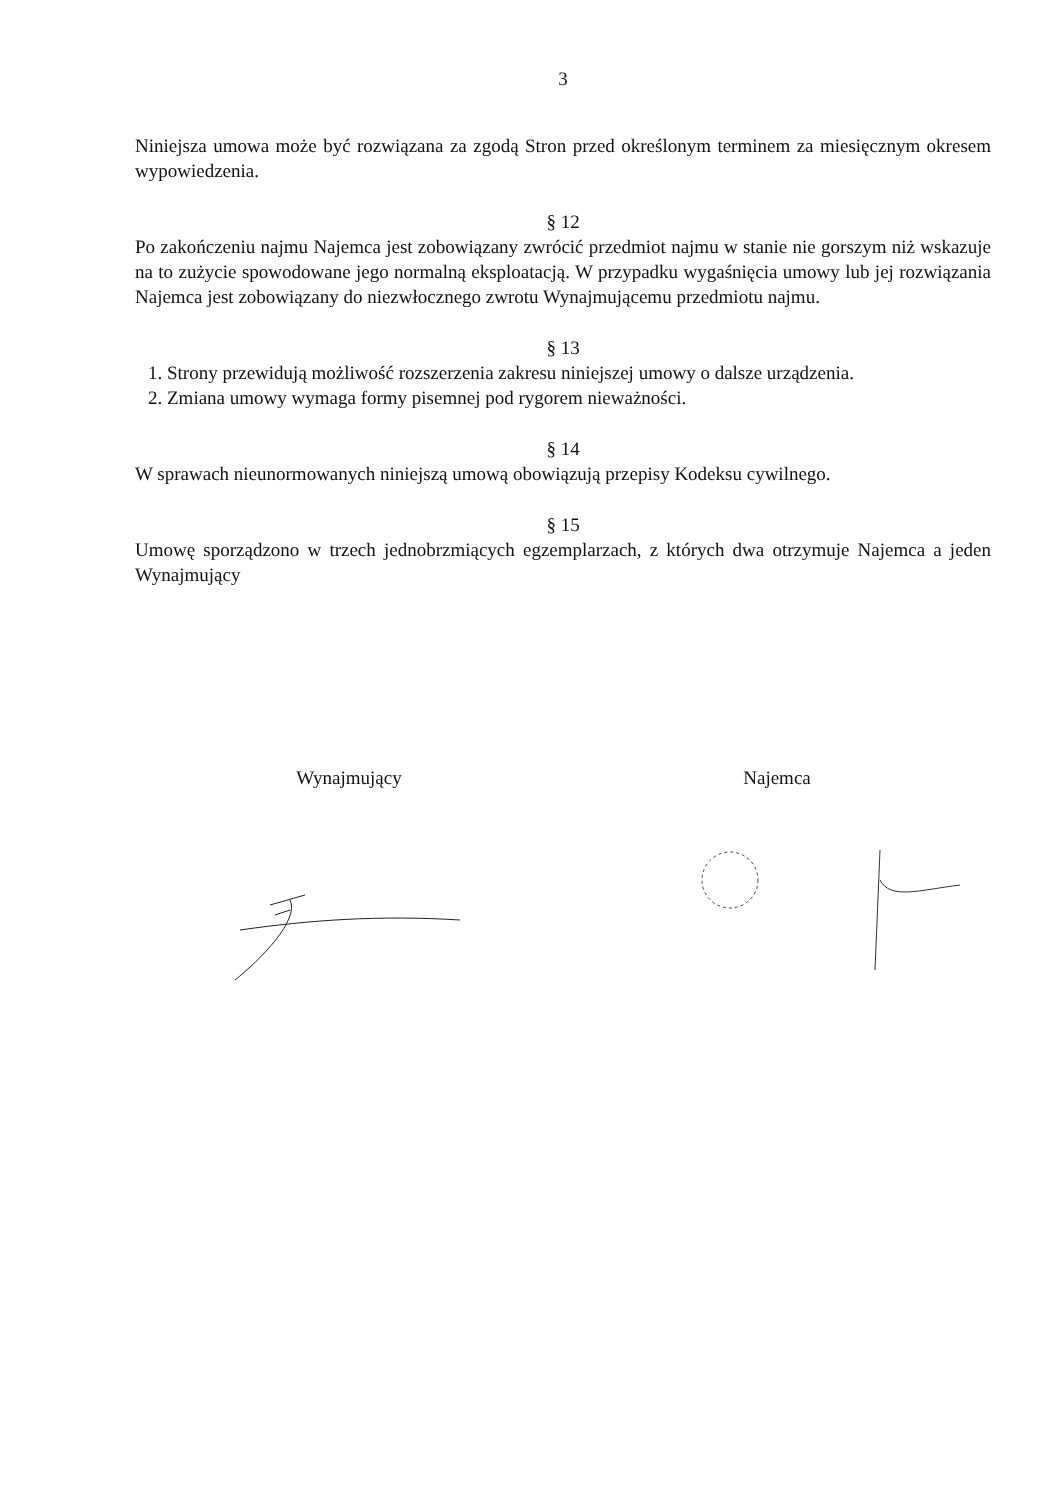3
Niniejsza umowa może być rozwiązana za zgodą Stron przed określonym terminem za miesięcznym okresem wypowiedzenia.
§ 12
Po zakończeniu najmu Najemca jest zobowiązany zwrócić przedmiot najmu w stanie nie gorszym niż wskazuje na to zużycie spowodowane jego normalną eksploatacją. W przypadku wygaśnięcia umowy lub jej rozwiązania Najemca jest zobowiązany do niezwłocznego zwrotu Wynajmującemu przedmiotu najmu.
§ 13
1. Strony przewidują możliwość rozszerzenia zakresu niniejszej umowy o dalsze urządzenia.
2. Zmiana umowy wymaga formy pisemnej pod rygorem nieważności.
§ 14
W sprawach nieunormowanych niniejszą umową obowiązują przepisy Kodeksu cywilnego.
§ 15
Umowę sporządzono w trzech jednobrzmiących egzemplarzach, z których dwa otrzymuje Najemca a jeden Wynajmujący
Wynajmujący Najemca